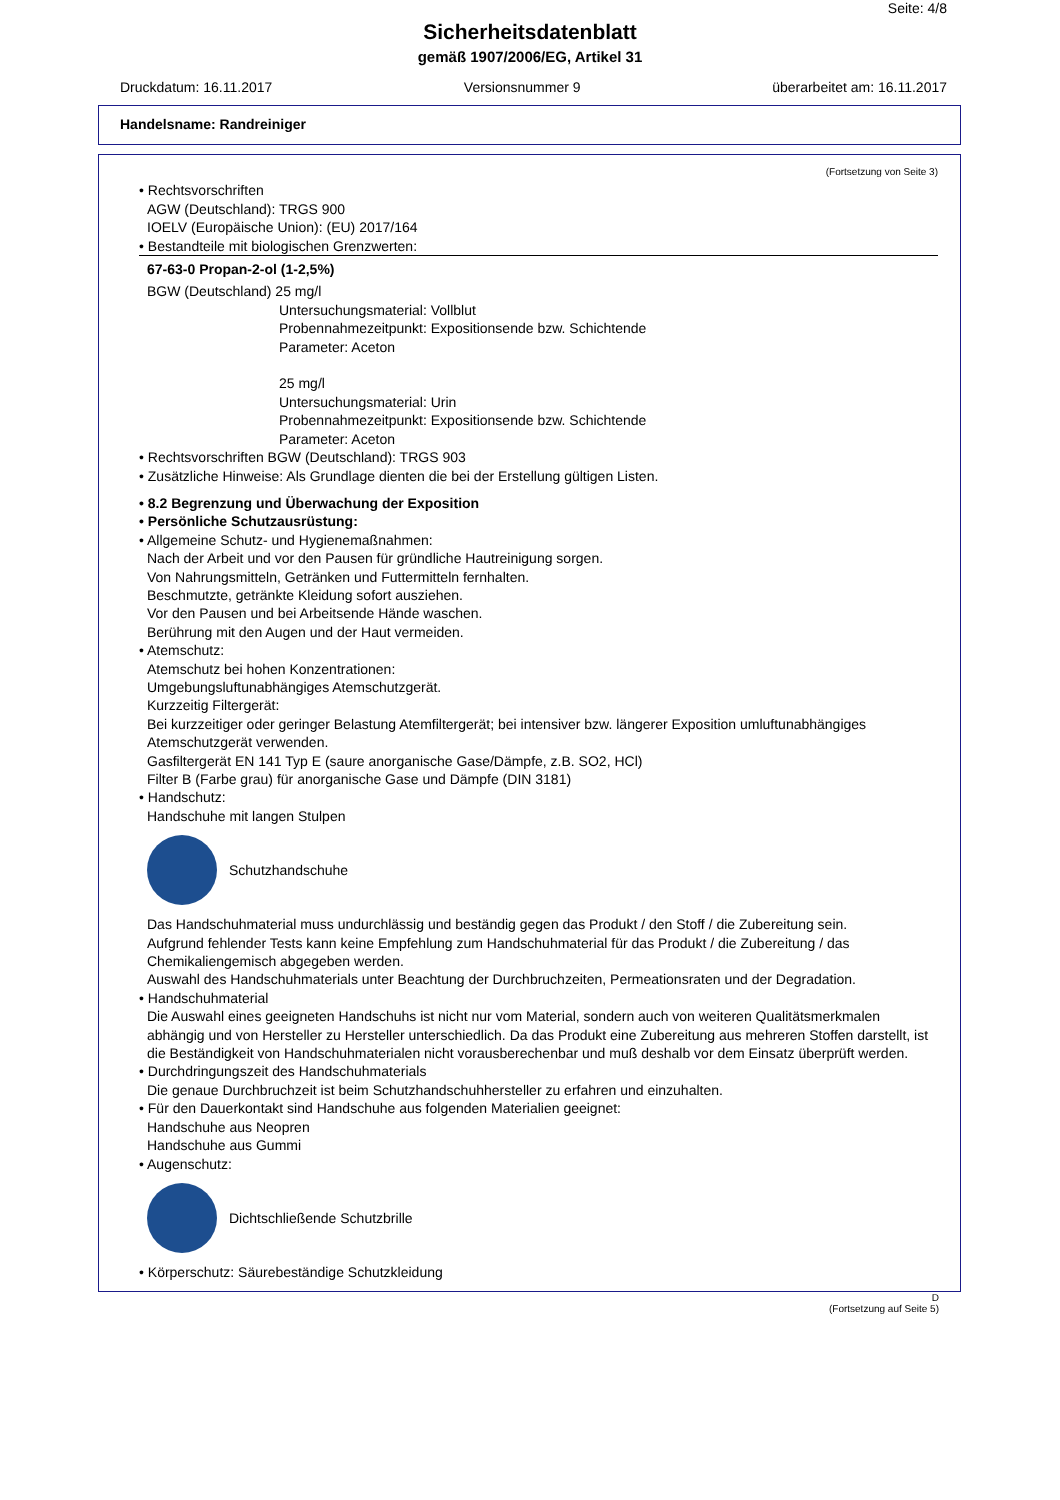Seite: 4/8
Sicherheitsdatenblatt
gemäß 1907/2006/EG, Artikel 31
Druckdatum: 16.11.2017 Versionsnummer 9 überarbeitet am: 16.11.2017
Handelsname: Randreiniger
(Fortsetzung von Seite 3)
• Rechtsvorschriften
AGW (Deutschland): TRGS 900
IOELV (Europäische Union): (EU) 2017/164
• Bestandteile mit biologischen Grenzwerten:
67-63-0 Propan-2-ol (1-2,5%)
BGW (Deutschland) 25 mg/l
Untersuchungsmaterial: Vollblut
Probennahmezeitpunkt: Expositionsende bzw. Schichtende
Parameter: Aceton
25 mg/l
Untersuchungsmaterial: Urin
Probennahmezeitpunkt: Expositionsende bzw. Schichtende
Parameter: Aceton
• Rechtsvorschriften BGW (Deutschland): TRGS 903
• Zusätzliche Hinweise: Als Grundlage dienten die bei der Erstellung gültigen Listen.
• 8.2 Begrenzung und Überwachung der Exposition
• Persönliche Schutzausrüstung:
• Allgemeine Schutz- und Hygienemaßnahmen:
Nach der Arbeit und vor den Pausen für gründliche Hautreinigung sorgen.
Von Nahrungsmitteln, Getränken und Futtermitteln fernhalten.
Beschmutzte, getränkte Kleidung sofort ausziehen.
Vor den Pausen und bei Arbeitsende Hände waschen.
Berührung mit den Augen und der Haut vermeiden.
• Atemschutz:
Atemschutz bei hohen Konzentrationen:
Umgebungsluftunabhängiges Atemschutzgerät.
Kurzzeitig Filtergerät:
Bei kurzzeitiger oder geringer Belastung Atemfiltergerät; bei intensiver bzw. längerer Exposition umluftunabhängiges Atemschutzgerät verwenden.
Gasfiltergerät EN 141 Typ E (saure anorganische Gase/Dämpfe, z.B. SO2, HCl)
Filter B (Farbe grau) für anorganische Gase und Dämpfe (DIN 3181)
• Handschutz:
Handschuhe mit langen Stulpen
Schutzhandschuhe
Das Handschuhmaterial muss undurchlässig und beständig gegen das Produkt / den Stoff / die Zubereitung sein.
Aufgrund fehlender Tests kann keine Empfehlung zum Handschuhmaterial für das Produkt / die Zubereitung / das Chemikaliengemisch abgegeben werden.
Auswahl des Handschuhmaterials unter Beachtung der Durchbruchzeiten, Permeationsraten und der Degradation.
• Handschuhmaterial
Die Auswahl eines geeigneten Handschuhs ist nicht nur vom Material, sondern auch von weiteren Qualitätsmerkmalen abhängig und von Hersteller zu Hersteller unterschiedlich. Da das Produkt eine Zubereitung aus mehreren Stoffen darstellt, ist die Beständigkeit von Handschuhmaterialen nicht vorausberechenbar und muß deshalb vor dem Einsatz überprüft werden.
• Durchdringungszeit des Handschuhmaterials
Die genaue Durchbruchzeit ist beim Schutzhandschuhhersteller zu erfahren und einzuhalten.
• Für den Dauerkontakt sind Handschuhe aus folgenden Materialien geeignet:
Handschuhe aus Neopren
Handschuhe aus Gummi
• Augenschutz:
Dichtschließende Schutzbrille
• Körperschutz: Säurebeständige Schutzkleidung
D
(Fortsetzung auf Seite 5)